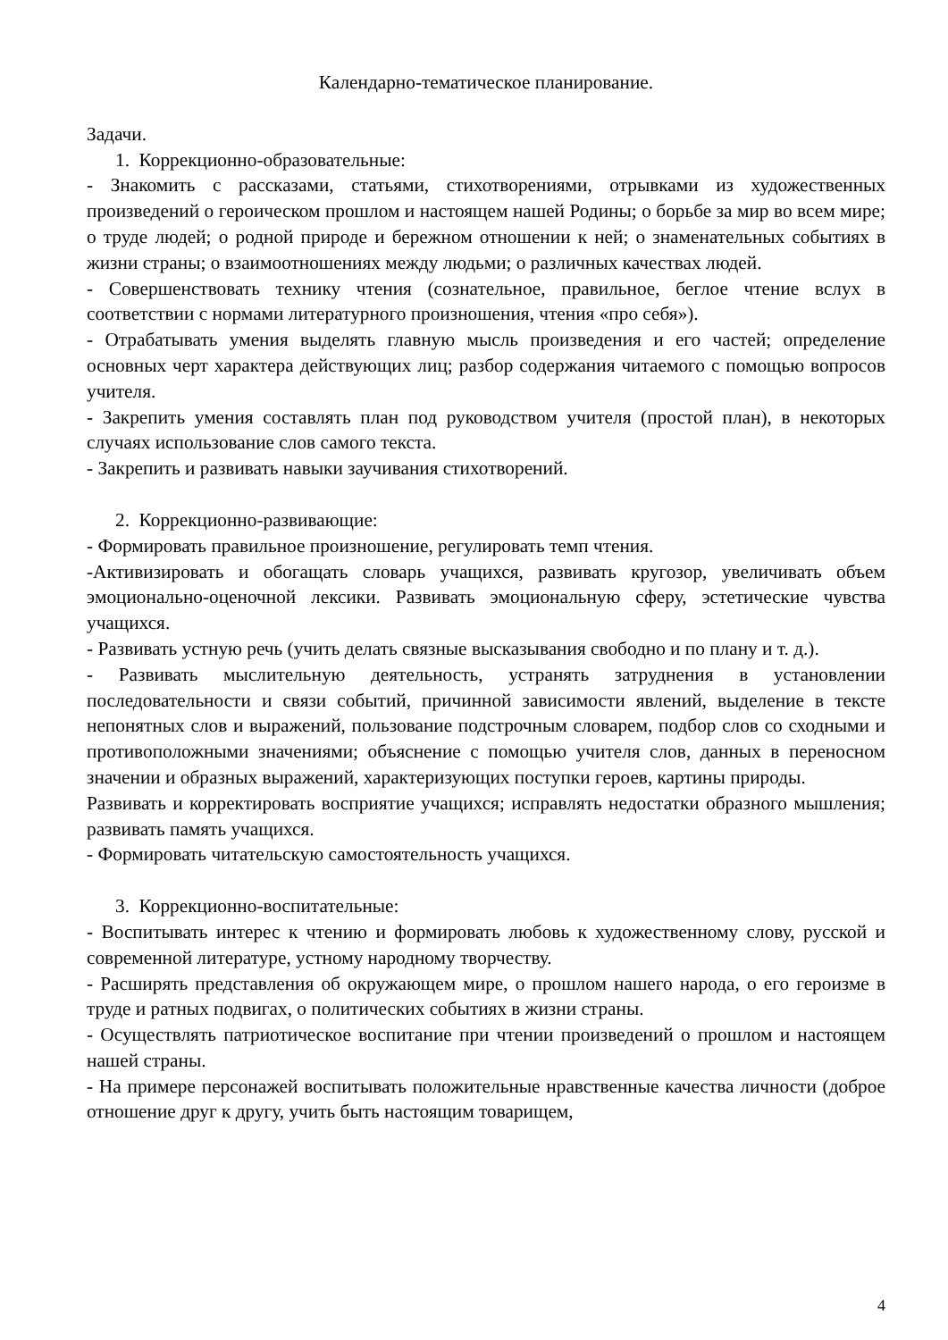Календарно-тематическое планирование.
Задачи.
1. Коррекционно-образовательные:
- Знакомить с рассказами, статьями, стихотворениями, отрывками из художественных произведений о героическом прошлом и настоящем нашей Родины; о борьбе за мир во всем мире; о труде людей; о родной природе и бережном отношении к ней; о знаменательных событиях в жизни страны; о взаимоотношениях между людьми; о различных качествах людей.
- Совершенствовать технику чтения (сознательное, правильное, беглое чтение вслух в соответствии с нормами литературного произношения, чтения «про себя»).
- Отрабатывать умения выделять главную мысль произведения и его частей; определение основных черт характера действующих лиц; разбор содержания читаемого с помощью вопросов учителя.
- Закрепить умения составлять план под руководством учителя (простой план), в некоторых случаях использование слов самого текста.
- Закрепить и развивать навыки заучивания стихотворений.
2. Коррекционно-развивающие:
- Формировать правильное произношение, регулировать темп чтения.
-Активизировать и обогащать словарь учащихся, развивать кругозор, увеличивать объем эмоционально-оценочной лексики. Развивать эмоциональную сферу, эстетические чувства учащихся.
- Развивать устную речь (учить делать связные высказывания свободно и по плану и т. д.).
- Развивать мыслительную деятельность, устранять затруднения в установлении последовательности и связи событий, причинной зависимости явлений, выделение в тексте непонятных слов и выражений, пользование подстрочным словарем, подбор слов со сходными и противоположными значениями; объяснение с помощью учителя слов, данных в переносном значении и образных выражений, характеризующих поступки героев, картины природы.
Развивать и корректировать восприятие учащихся; исправлять недостатки образного мышления; развивать память учащихся.
- Формировать читательскую самостоятельность учащихся.
3. Коррекционно-воспитательные:
- Воспитывать интерес к чтению и формировать любовь к художественному слову, русской и современной литературе, устному народному творчеству.
- Расширять представления об окружающем мире, о прошлом нашего народа, о его героизме в труде и ратных подвигах, о политических событиях в жизни страны.
- Осуществлять патриотическое воспитание при чтении произведений о прошлом и настоящем нашей страны.
- На примере персонажей воспитывать положительные нравственные качества личности (доброе отношение друг к другу, учить быть настоящим товарищем,
4